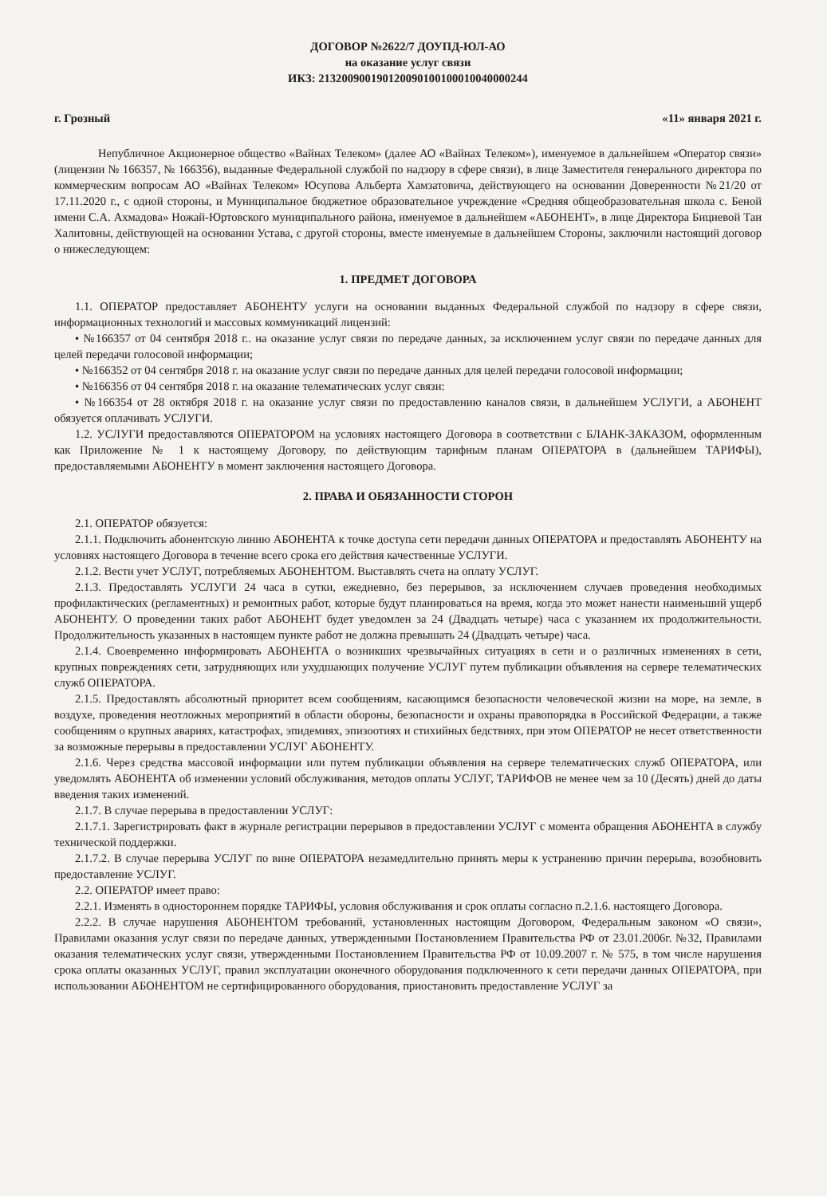ДОГОВОР №2622/7 ДОУПД-ЮЛ-АО
на оказание услуг связи
ИКЗ: 213200900190120090100100010040000244
г. Грозный «11» января 2021 г.
Непубличное Акционерное общество «Вайнах Телеком» (далее АО «Вайнах Телеком»), именуемое в дальнейшем «Оператор связи» (лицензии № 166357, № 166356), выданные Федеральной службой по надзору в сфере связи), в лице Заместителя генерального директора по коммерческим вопросам АО «Вайнах Телеком» Юсупова Альберта Хамзатовича, действующего на основании Доверенности №21/20 от 17.11.2020 г., с одной стороны, и Муниципальное бюджетное образовательное учреждение «Средняя общеобразовательная школа с. Беной имени С.А. Ахмадова» Ножай-Юртовского муниципального района, именуемое в дальнейшем «АБОНЕНТ», в лице Директора Бициевой Таи Халитовны, действующей на основании Устава, с другой стороны, вместе именуемые в дальнейшем Стороны, заключили настоящий договор о нижеследующем:
1. ПРЕДМЕТ ДОГОВОРА
1.1. ОПЕРАТОР предоставляет АБОНЕНТУ услуги на основании выданных Федеральной службой по надзору в сфере связи, информационных технологий и массовых коммуникаций лицензий:
• №166357 от 04 сентября 2018 г.. на оказание услуг связи по передаче данных, за исключением услуг связи по передаче данных для целей передачи голосовой информации;
• №166352 от 04 сентября 2018 г. на оказание услуг связи по передаче данных для целей передачи голосовой информации;
• №166356 от 04 сентября 2018 г. на оказание телематических услуг связи:
• №166354 от 28 октября 2018 г. на оказание услуг связи по предоставлению каналов связи, в дальнейшем УСЛУГИ, а АБОНЕНТ обязуется оплачивать УСЛУГИ.
1.2. УСЛУГИ предоставляются ОПЕРАТОРОМ на условиях настоящего Договора в соответствии с БЛАНК-ЗАКАЗОМ, оформленным как Приложение № 1 к настоящему Договору, по действующим тарифным планам ОПЕРАТОРА в (дальнейшем ТАРИФЫ), предоставляемыми АБОНЕНТУ в момент заключения настоящего Договора.
2. ПРАВА И ОБЯЗАННОСТИ СТОРОН
2.1. ОПЕРАТОР обязуется:
2.1.1. Подключить абонентскую линию АБОНЕНТА к точке доступа сети передачи данных ОПЕРАТОРА и предоставлять АБОНЕНТУ на условиях настоящего Договора в течение всего срока его действия качественные УСЛУГИ.
2.1.2. Вести учет УСЛУГ, потребляемых АБОНЕНТОМ. Выставлять счета на оплату УСЛУГ.
2.1.3. Предоставлять УСЛУГИ 24 часа в сутки, ежедневно, без перерывов, за исключением случаев проведения необходимых профилактических (регламентных) и ремонтных работ, которые будут планироваться на время, когда это может нанести наименьший ущерб АБОНЕНТУ. О проведении таких работ АБОНЕНТ будет уведомлен за 24 (Двадцать четыре) часа с указанием их продолжительности. Продолжительность указанных в настоящем пункте работ не должна превышать 24 (Двадцать четыре) часа.
2.1.4. Своевременно информировать АБОНЕНТА о возникших чрезвычайных ситуациях в сети и о различных изменениях в сети, крупных повреждениях сети, затрудняющих или ухудшающих получение УСЛУГ путем публикации объявления на сервере телематических служб ОПЕРАТОРА.
2.1.5. Предоставлять абсолютный приоритет всем сообщениям, касающимся безопасности человеческой жизни на море, на земле, в воздухе, проведения неотложных мероприятий в области обороны, безопасности и охраны правопорядка в Российской Федерации, а также сообщениям о крупных авариях, катастрофах, эпидемиях, эпизоотиях и стихийных бедствиях, при этом ОПЕРАТОР не несет ответственности за возможные перерывы в предоставлении УСЛУГ АБОНЕНТУ.
2.1.6. Через средства массовой информации или путем публикации объявления на сервере телематических служб ОПЕРАТОРА, или уведомлять АБОНЕНТА об изменении условий обслуживания, методов оплаты УСЛУГ, ТАРИФОВ не менее чем за 10 (Десять) дней до даты введения таких изменений.
2.1.7. В случае перерыва в предоставлении УСЛУГ:
2.1.7.1. Зарегистрировать факт в журнале регистрации перерывов в предоставлении УСЛУГ с момента обращения АБОНЕНТА в службу технической поддержки.
2.1.7.2. В случае перерыва УСЛУГ по вине ОПЕРАТОРА незамедлительно принять меры к устранению причин перерыва, возобновить предоставление УСЛУГ.
2.2. ОПЕРАТОР имеет право:
2.2.1. Изменять в одностороннем порядке ТАРИФЫ, условия обслуживания и срок оплаты согласно п.2.1.6. настоящего Договора.
2.2.2. В случае нарушения АБОНЕНТОМ требований, установленных настоящим Договором, Федеральным законом «О связи», Правилами оказания услуг связи по передаче данных, утвержденными Постановлением Правительства РФ от 23.01.2006г. №32, Правилами оказания телематических услуг связи, утвержденными Постановлением Правительства РФ от 10.09.2007 г. № 575, в том числе нарушения срока оплаты оказанных УСЛУГ, правил эксплуатации оконечного оборудования подключенного к сети передачи данных ОПЕРАТОРА, при использовании АБОНЕНТОМ не сертифицированного оборудования, приостановить предоставление УСЛУГ за